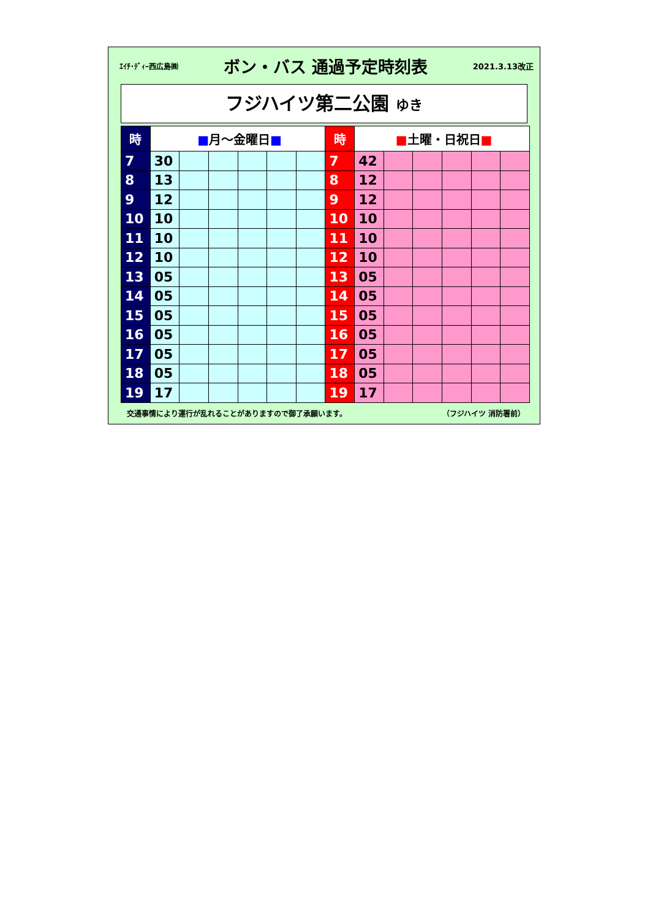ｴｲﾁ･ﾃﾞｨｰ西広島㈱ ボン・バス 通過予定時刻表 2021.3.13改正
フジハイツ第二公園 ゆき
| 時 | ■ 月～金曜日 ■ | | | | | | 時 | ■ 土曜・日祝日 ■ | | | | | |
| --- | --- | --- | --- | --- | --- | --- | --- | --- | --- | --- | --- | --- | --- |
| 7 | 30 | | | | | | 7 | 42 | | | | | |
| 8 | 13 | | | | | | 8 | 12 | | | | | |
| 9 | 12 | | | | | | 9 | 12 | | | | | |
| 10 | 10 | | | | | | 10 | 10 | | | | | |
| 11 | 10 | | | | | | 11 | 10 | | | | | |
| 12 | 10 | | | | | | 12 | 10 | | | | | |
| 13 | 05 | | | | | | 13 | 05 | | | | | |
| 14 | 05 | | | | | | 14 | 05 | | | | | |
| 15 | 05 | | | | | | 15 | 05 | | | | | |
| 16 | 05 | | | | | | 16 | 05 | | | | | |
| 17 | 05 | | | | | | 17 | 05 | | | | | |
| 18 | 05 | | | | | | 18 | 05 | | | | | |
| 19 | 17 | | | | | | 19 | 17 | | | | | |
交通事情により運行が乱れることがありますので御了承願います。 （フジハイツ 消防署前）